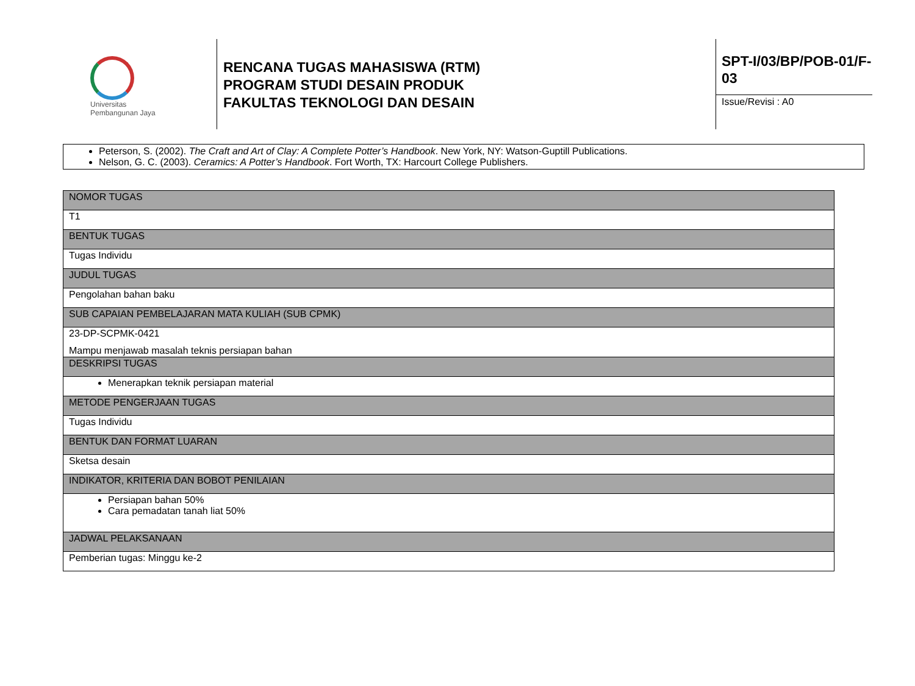Universitas
Pembangunan Jaya
RENCANA TUGAS MAHASISWA (RTM)
PROGRAM STUDI DESAIN PRODUK
FAKULTAS TEKNOLOGI DAN DESAIN
SPT-I/03/BP/POB-01/F-03
Issue/Revisi : A0
Peterson, S. (2002). The Craft and Art of Clay: A Complete Potter’s Handbook. New York, NY: Watson-Guptill Publications.
Nelson, G. C. (2003). Ceramics: A Potter’s Handbook. Fort Worth, TX: Harcourt College Publishers.
| NOMOR TUGAS |
| T1 |
| BENTUK TUGAS |
| Tugas Individu |
| JUDUL TUGAS |
| Pengolahan bahan baku |
| SUB CAPAIAN PEMBELAJARAN MATA KULIAH (SUB CPMK) |
| 23-DP-SCPMK-0421 Mampu menjawab masalah teknis persiapan bahan |
| DESKRIPSI TUGAS |
| Menerapkan teknik persiapan material |
| METODE PENGERJAAN TUGAS |
| Tugas Individu |
| BENTUK DAN FORMAT LUARAN |
| Sketsa desain |
| INDIKATOR, KRITERIA DAN BOBOT PENILAIAN |
| Persiapan bahan 50% Cara pemadatan tanah liat 50% |
| JADWAL PELAKSANAAN |
| Pemberian tugas: Minggu ke-2 |